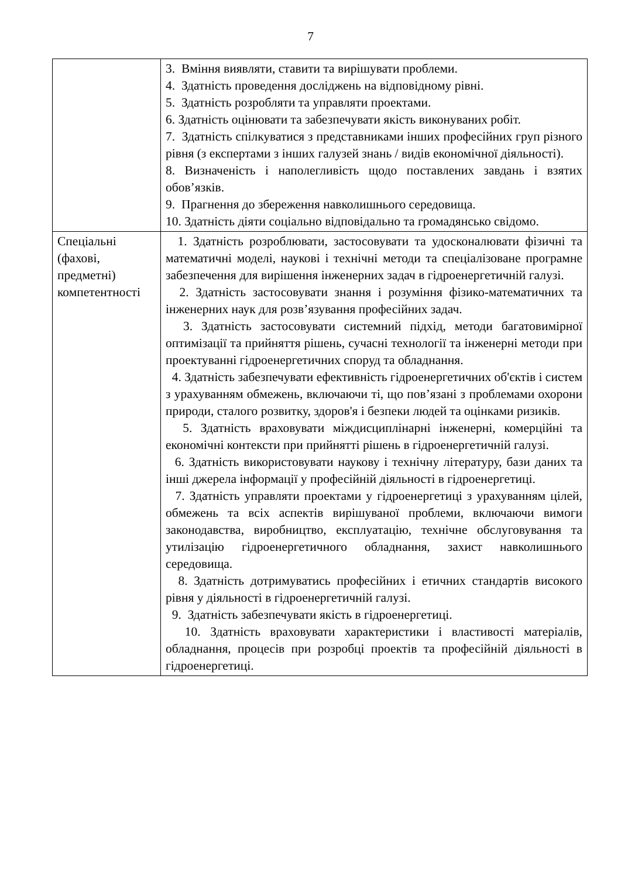7
| | 3. Вміння виявляти, ставити та вирішувати проблеми. 4. Здатність проведення досліджень на відповідному рівні. 5. Здатність розробляти та управляти проектами. 6. Здатність оцінювати та забезпечувати якість виконуваних робіт. 7. Здатність спілкуватися з представниками інших професійних груп різного рівня (з експертами з інших галузей знань / видів економічної діяльності). 8. Визначеність і наполегливість щодо поставлених завдань і взятих обов’язків. 9. Прагнення до збереження навколишнього середовища. 10. Здатність діяти соціально відповідально та громадянсько свідомо. |
| Спеціальні (фахові, предметні) компетентності | 1. Здатність розроблювати, застосовувати та удосконалювати фізичні та математичні моделі, наукові і технічні методи та спеціалізоване програмне забезпечення для вирішення інженерних задач в гідроенергетичній галузі. 2. Здатність застосовувати знання і розуміння фізико-математичних та інженерних наук для розв’язування професійних задач. 3. Здатність застосовувати системний підхід, методи багатовимірної оптимізації та прийняття рішень, сучасні технології та інженерні методи при проектуванні гідроенергетичних споруд та обладнання. 4. Здатність забезпечувати ефективність гідроенергетичних об'єктів і систем з урахуванням обмежень, включаючи ті, що пов’язані з проблемами охорони природи, сталого розвитку, здоров'я і безпеки людей та оцінками ризиків. 5. Здатність враховувати міждисциплінарні інженерні, комерційні та економічні контексти при прийнятті рішень в гідроенергетичній галузі. 6. Здатність використовувати наукову і технічну літературу, бази даних та інші джерела інформації у професійній діяльності в гідроенергетиці. 7. Здатність управляти проектами у гідроенергетиці з урахуванням цілей, обмежень та всіх аспектів вирішуваної проблеми, включаючи вимоги законодавства, виробництво, експлуатацію, технічне обслуговування та утилізацію гідроенергетичного обладнання, захист навколишнього середовища. 8. Здатність дотримуватись професійних і етичних стандартів високого рівня у діяльності в гідроенергетичній галузі. 9. Здатність забезпечувати якість в гідроенергетиці. 10. Здатність враховувати характеристики і властивості матеріалів, обладнання, процесів при розробці проектів та професійній діяльності в гідроенергетиці. |